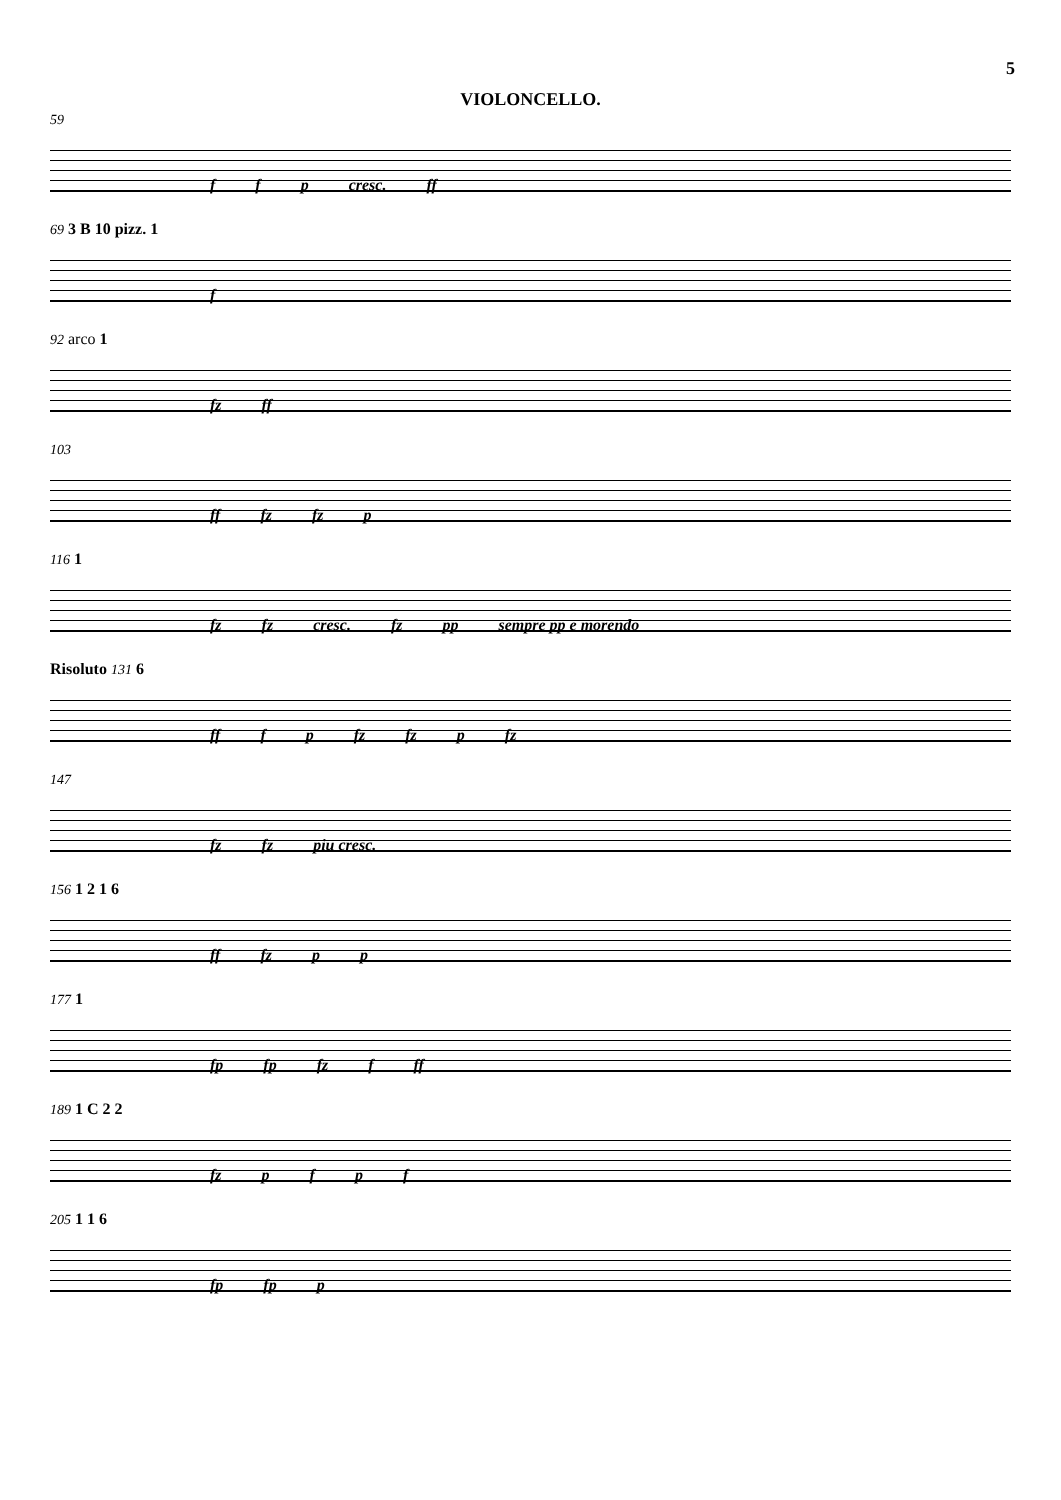5
VIOLONCELLO.
59
f f p cresc. ff
69 3 B 10 pizz. 1
f
92 arco 1
fz ff
103
ff fz fz p
116 1
fz fz cresc. fz pp sempre pp e morendo
Risoluto 131 6
ff f p fz fz p fz
147
fz fz piu cresc.
156 1 2 1 6
ff fz p p
177 1
fp fp fz f ff
189 1 C 2 2
fz pfpf
205 1 1 6
fp fp p